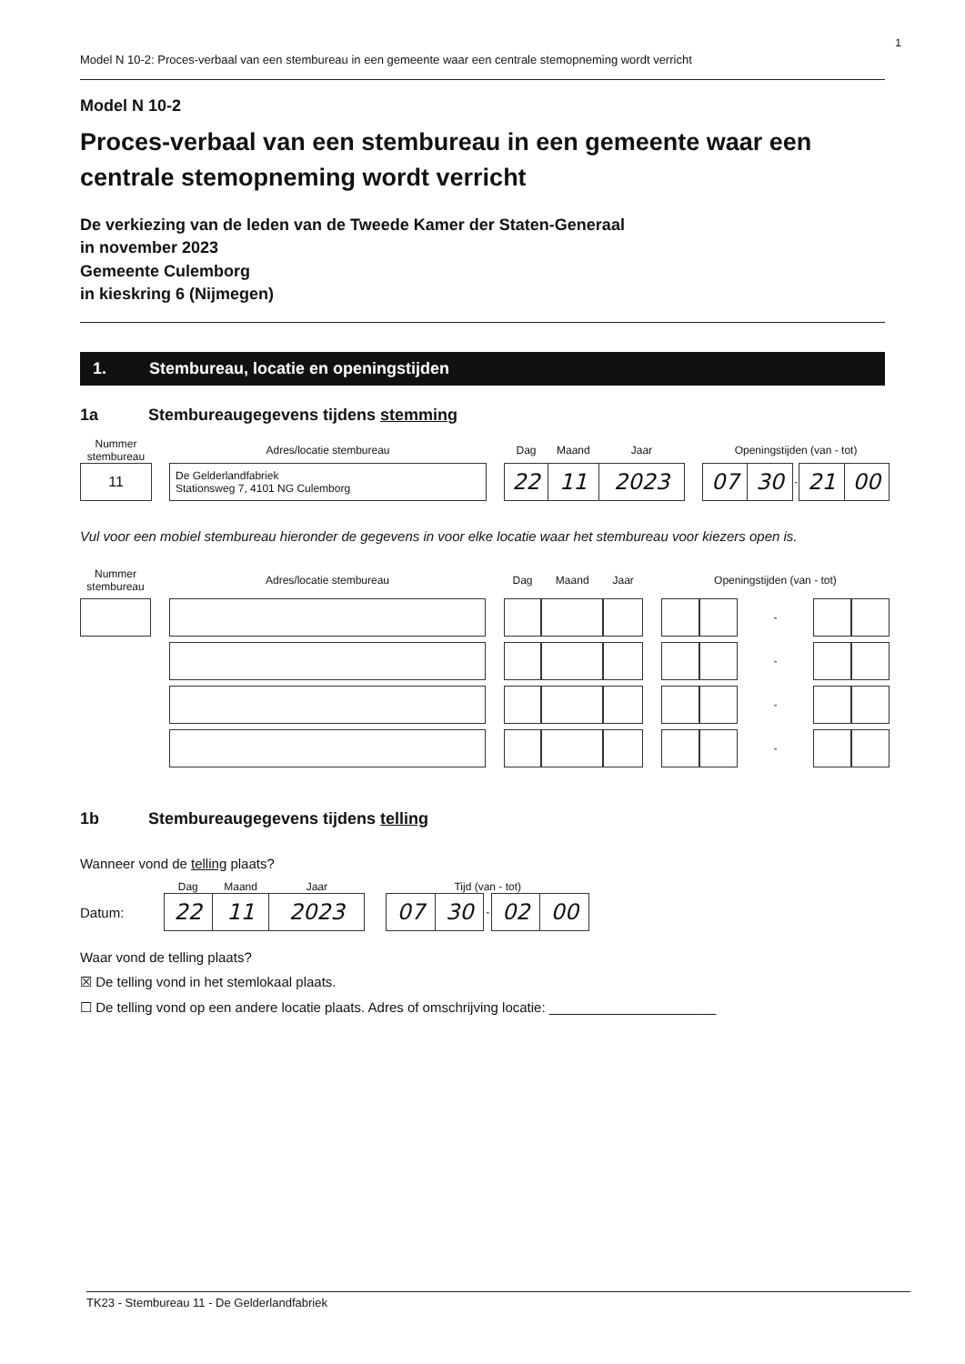1
Model N 10-2: Proces-verbaal van een stembureau in een gemeente waar een centrale stemopneming wordt verricht
Model N 10-2
Proces-verbaal van een stembureau in een gemeente waar een centrale stemopneming wordt verricht
De verkiezing van de leden van de Tweede Kamer der Staten-Generaal
in november 2023
Gemeente Culemborg
in kieskring 6 (Nijmegen)
1. Stembureau, locatie en openingstijden
1a Stembureaugegevens tijdens stemming
| Nummer stembureau | | Adres/locatie stembureau | | Dag | Maand | Jaar | | Openingstijden (van - tot) | | | | |
| --- | --- | --- | --- | --- | --- | --- | --- | --- | --- | --- | --- | --- |
| 11 | | De Gelderlandfabriek Stationsweg 7, 4101 NG Culemborg | | 22 | 11 | 2023 | | 07 | 30 | - | 21 | 00 |
Vul voor een mobiel stembureau hieronder de gegevens in voor elke locatie waar het stembureau voor kiezers open is.
| Nummer stembureau | | Adres/locatie stembureau | | Dag | Maand | Jaar | | Openingstijden (van - tot) | | | | |
| --- | --- | --- | --- | --- | --- | --- | --- | --- | --- | --- | --- | --- |
| | | | | | | | | | | - | | |
| | | | | | | | | | | - | | |
| | | | | | | | | | | - | | |
| | | | | | | | | | | - | | |
1b Stembureaugegevens tijdens telling
Wanneer vond de telling plaats?
| | Dag | Maand | Jaar | | Tijd (van - tot) | | | | |
| --- | --- | --- | --- | --- | --- | --- | --- | --- | --- |
| Datum: | 22 | 11 | 2023 | | 07 | 30 | - | 02 | 00 |
Waar vond de telling plaats?
☒ De telling vond in het stemlokaal plaats.
☐ De telling vond op een andere locatie plaats. Adres of omschrijving locatie: ______________________
TK23 - Stembureau 11 - De Gelderlandfabriek